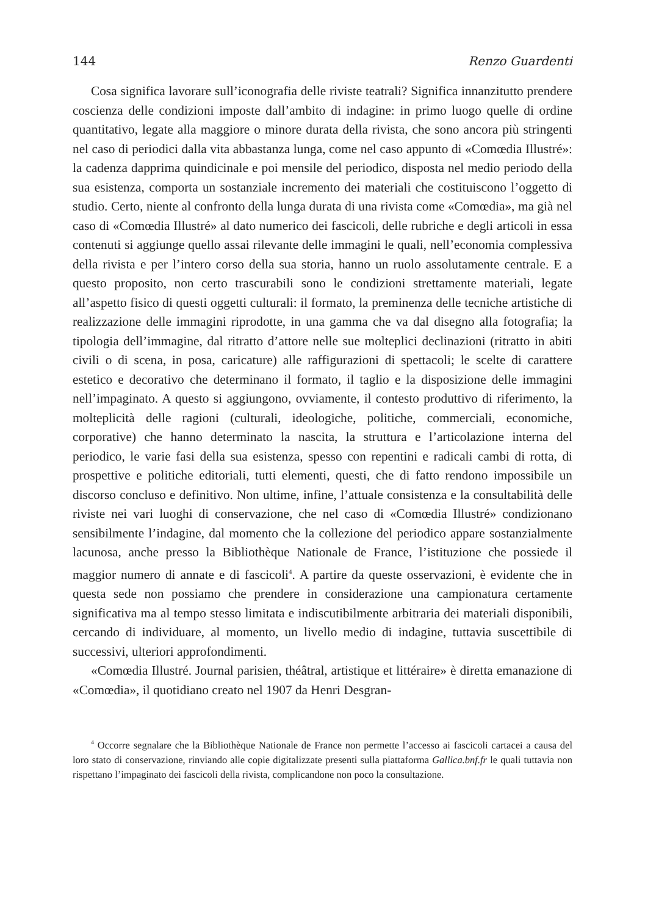144 Renzo Guardenti
Cosa significa lavorare sull’iconografia delle riviste teatrali? Significa innanzitutto prendere coscienza delle condizioni imposte dall’ambito di indagine: in primo luogo quelle di ordine quantitativo, legate alla maggiore o minore durata della rivista, che sono ancora più stringenti nel caso di periodici dalla vita abbastanza lunga, come nel caso appunto di «Comœdia Illustré»: la cadenza dapprima quindicinale e poi mensile del periodico, disposta nel medio periodo della sua esistenza, comporta un sostanziale incremento dei materiali che costituiscono l’oggetto di studio. Certo, niente al confronto della lunga durata di una rivista come «Comœdia», ma già nel caso di «Comœdia Illustré» al dato numerico dei fascicoli, delle rubriche e degli articoli in essa contenuti si aggiunge quello assai rilevante delle immagini le quali, nell’economia complessiva della rivista e per l’intero corso della sua storia, hanno un ruolo assolutamente centrale. E a questo proposito, non certo trascurabili sono le condizioni strettamente materiali, legate all’aspetto fisico di questi oggetti culturali: il formato, la preminenza delle tecniche artistiche di realizzazione delle immagini riprodotte, in una gamma che va dal disegno alla fotografia; la tipologia dell’immagine, dal ritratto d’attore nelle sue molteplici declinazioni (ritratto in abiti civili o di scena, in posa, caricature) alle raffigurazioni di spettacoli; le scelte di carattere estetico e decorativo che determinano il formato, il taglio e la disposizione delle immagini nell’impaginato. A questo si aggiungono, ovviamente, il contesto produttivo di riferimento, la molteplicità delle ragioni (culturali, ideologiche, politiche, commerciali, economiche, corporative) che hanno determinato la nascita, la struttura e l’articolazione interna del periodico, le varie fasi della sua esistenza, spesso con repentini e radicali cambi di rotta, di prospettive e politiche editoriali, tutti elementi, questi, che di fatto rendono impossibile un discorso concluso e definitivo. Non ultime, infine, l’attuale consistenza e la consultabilità delle riviste nei vari luoghi di conservazione, che nel caso di «Comœdia Illustré» condizionano sensibilmente l’indagine, dal momento che la collezione del periodico appare sostanzialmente lacunosa, anche presso la Bibliothèque Nationale de France, l’istituzione che possiede il maggior numero di annate e di fascicoli<sup>4</sup>. A partire da queste osservazioni, è evidente che in questa sede non possiamo che prendere in considerazione una campionatura certamente significativa ma al tempo stesso limitata e indiscutibilmente arbitraria dei materiali disponibili, cercando di individuare, al momento, un livello medio di indagine, tuttavia suscettibile di successivi, ulteriori approfondimenti.
«Comœdia Illustré. Journal parisien, théâtral, artistique et littéraire» è diretta emanazione di «Comœdia», il quotidiano creato nel 1907 da Henri Desgran-
<sup>4</sup> Occorre segnalare che la Bibliothèque Nationale de France non permette l’accesso ai fascicoli cartacei a causa del loro stato di conservazione, rinviando alle copie digitalizzate presenti sulla piattaforma Gallica.bnf.fr le quali tuttavia non rispettano l’impaginato dei fascicoli della rivista, complicandone non poco la consultazione.